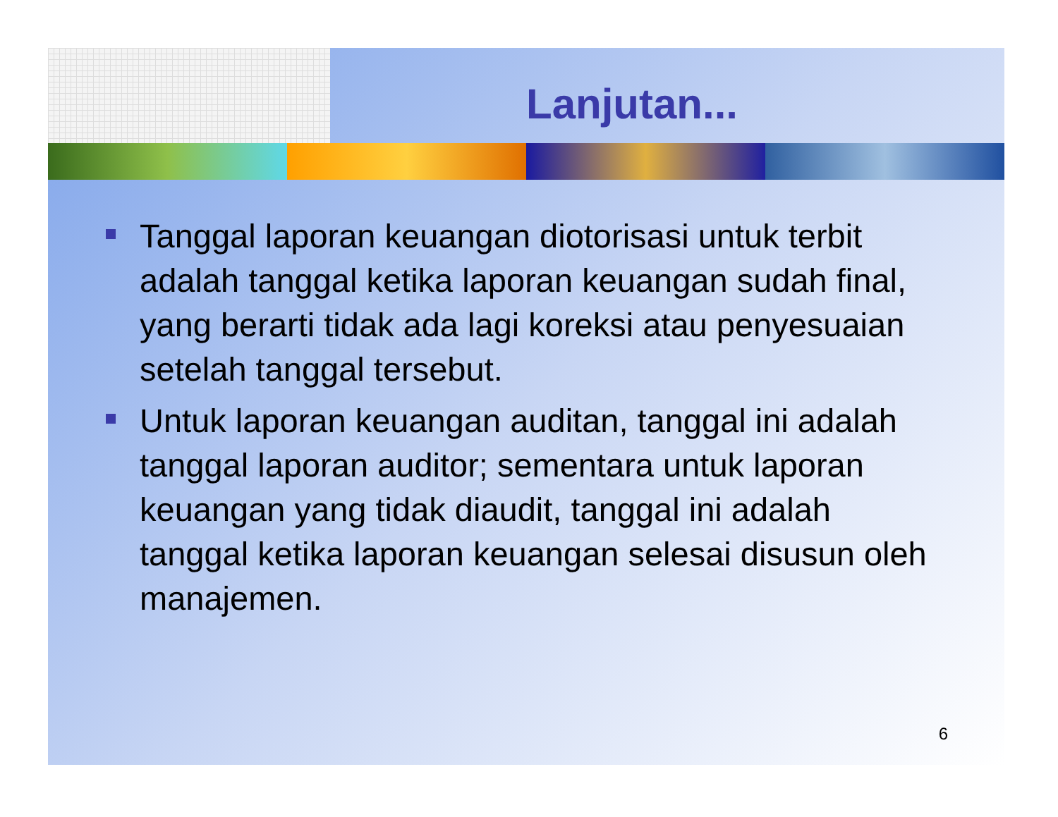Lanjutan...
Tanggal laporan keuangan diotorisasi untuk terbit adalah tanggal ketika laporan keuangan sudah final, yang berarti tidak ada lagi koreksi atau penyesuaian setelah tanggal tersebut.
Untuk laporan keuangan auditan, tanggal ini adalah tanggal laporan auditor; sementara untuk laporan keuangan yang tidak diaudit, tanggal ini adalah tanggal ketika laporan keuangan selesai disusun oleh manajemen.
6